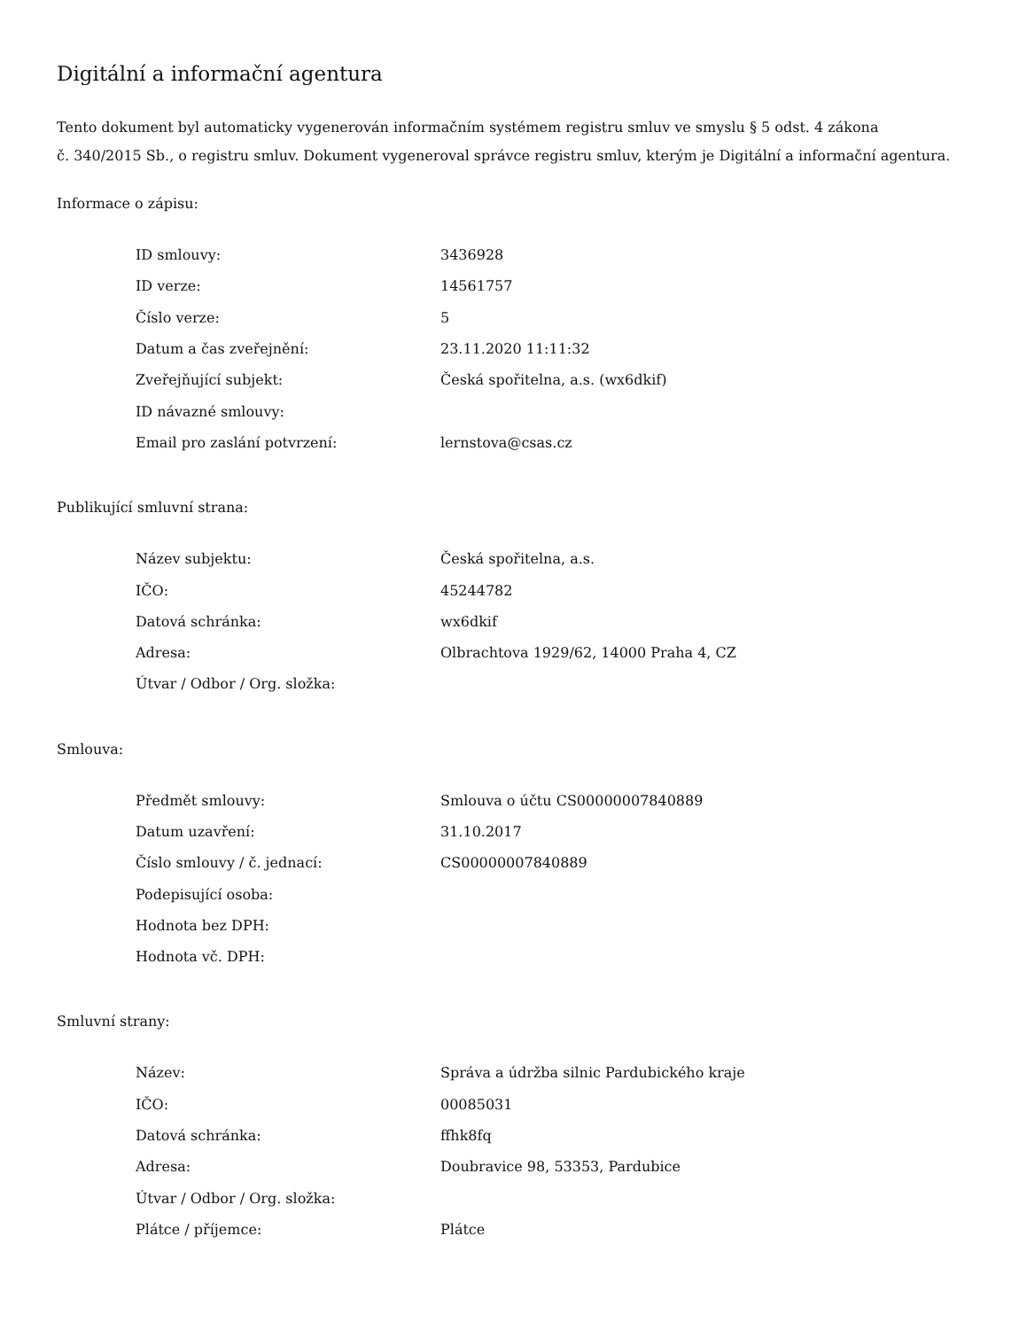Digitální a informační agentura
Tento dokument byl automaticky vygenerován informačním systémem registru smluv ve smyslu § 5 odst. 4 zákona
č. 340/2015 Sb., o registru smluv. Dokument vygeneroval správce registru smluv, kterým je Digitální a informační agentura.
Informace o zápisu:
| ID smlouvy: | 3436928 |
| ID verze: | 14561757 |
| Číslo verze: | 5 |
| Datum a čas zveřejnění: | 23.11.2020 11:11:32 |
| Zveřejňující subjekt: | Česká spořitelna, a.s. (wx6dkif) |
| ID návazné smlouvy: | |
| Email pro zaslání potvrzení: | lernstova@csas.cz |
Publikující smluvní strana:
| Název subjektu: | Česká spořitelna, a.s. |
| IČO: | 45244782 |
| Datová schránka: | wx6dkif |
| Adresa: | Olbrachtova 1929/62, 14000 Praha 4, CZ |
| Útvar / Odbor / Org. složka: | |
Smlouva:
| Předmět smlouvy: | Smlouva o účtu CS00000007840889 |
| Datum uzavření: | 31.10.2017 |
| Číslo smlouvy / č. jednací: | CS00000007840889 |
| Podepisující osoba: | |
| Hodnota bez DPH: | |
| Hodnota vč. DPH: | |
Smluvní strany:
| Název: | Správa a údržba silnic Pardubického kraje |
| IČO: | 00085031 |
| Datová schránka: | ffhk8fq |
| Adresa: | Doubravice 98, 53353, Pardubice |
| Útvar / Odbor / Org. složka: | |
| Plátce / příjemce: | Plátce |